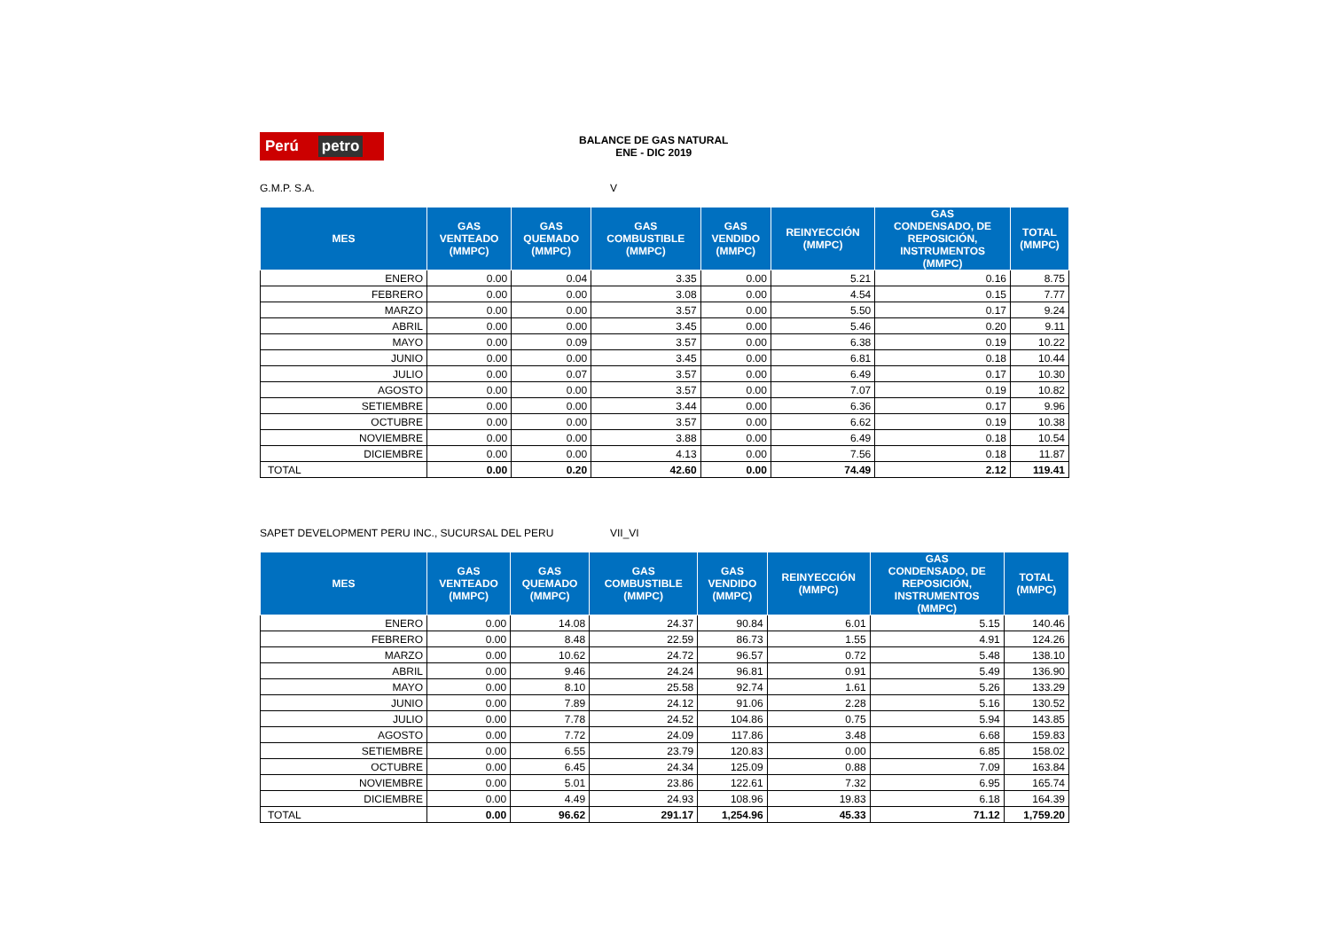Perú petro
BALANCE DE GAS NATURAL
ENE - DIC 2019
G.M.P. S.A. V
| MES | GAS VENTEADO (MMPC) | GAS QUEMADO (MMPC) | GAS COMBUSTIBLE (MMPC) | GAS VENDIDO (MMPC) | REINYECCIÓN (MMPC) | GAS CONDENSADO, DE REPOSICIÓN, INSTRUMENTOS (MMPC) | TOTAL (MMPC) |
| --- | --- | --- | --- | --- | --- | --- | --- |
| ENERO | 0.00 | 0.04 | 3.35 | 0.00 | 5.21 | 0.16 | 8.75 |
| FEBRERO | 0.00 | 0.00 | 3.08 | 0.00 | 4.54 | 0.15 | 7.77 |
| MARZO | 0.00 | 0.00 | 3.57 | 0.00 | 5.50 | 0.17 | 9.24 |
| ABRIL | 0.00 | 0.00 | 3.45 | 0.00 | 5.46 | 0.20 | 9.11 |
| MAYO | 0.00 | 0.09 | 3.57 | 0.00 | 6.38 | 0.19 | 10.22 |
| JUNIO | 0.00 | 0.00 | 3.45 | 0.00 | 6.81 | 0.18 | 10.44 |
| JULIO | 0.00 | 0.07 | 3.57 | 0.00 | 6.49 | 0.17 | 10.30 |
| AGOSTO | 0.00 | 0.00 | 3.57 | 0.00 | 7.07 | 0.19 | 10.82 |
| SETIEMBRE | 0.00 | 0.00 | 3.44 | 0.00 | 6.36 | 0.17 | 9.96 |
| OCTUBRE | 0.00 | 0.00 | 3.57 | 0.00 | 6.62 | 0.19 | 10.38 |
| NOVIEMBRE | 0.00 | 0.00 | 3.88 | 0.00 | 6.49 | 0.18 | 10.54 |
| DICIEMBRE | 0.00 | 0.00 | 4.13 | 0.00 | 7.56 | 0.18 | 11.87 |
| TOTAL | 0.00 | 0.20 | 42.60 | 0.00 | 74.49 | 2.12 | 119.41 |
SAPET DEVELOPMENT PERU INC., SUCURSAL DEL PERU VII_VI
| MES | GAS VENTEADO (MMPC) | GAS QUEMADO (MMPC) | GAS COMBUSTIBLE (MMPC) | GAS VENDIDO (MMPC) | REINYECCIÓN (MMPC) | GAS CONDENSADO, DE REPOSICIÓN, INSTRUMENTOS (MMPC) | TOTAL (MMPC) |
| --- | --- | --- | --- | --- | --- | --- | --- |
| ENERO | 0.00 | 14.08 | 24.37 | 90.84 | 6.01 | 5.15 | 140.46 |
| FEBRERO | 0.00 | 8.48 | 22.59 | 86.73 | 1.55 | 4.91 | 124.26 |
| MARZO | 0.00 | 10.62 | 24.72 | 96.57 | 0.72 | 5.48 | 138.10 |
| ABRIL | 0.00 | 9.46 | 24.24 | 96.81 | 0.91 | 5.49 | 136.90 |
| MAYO | 0.00 | 8.10 | 25.58 | 92.74 | 1.61 | 5.26 | 133.29 |
| JUNIO | 0.00 | 7.89 | 24.12 | 91.06 | 2.28 | 5.16 | 130.52 |
| JULIO | 0.00 | 7.78 | 24.52 | 104.86 | 0.75 | 5.94 | 143.85 |
| AGOSTO | 0.00 | 7.72 | 24.09 | 117.86 | 3.48 | 6.68 | 159.83 |
| SETIEMBRE | 0.00 | 6.55 | 23.79 | 120.83 | 0.00 | 6.85 | 158.02 |
| OCTUBRE | 0.00 | 6.45 | 24.34 | 125.09 | 0.88 | 7.09 | 163.84 |
| NOVIEMBRE | 0.00 | 5.01 | 23.86 | 122.61 | 7.32 | 6.95 | 165.74 |
| DICIEMBRE | 0.00 | 4.49 | 24.93 | 108.96 | 19.83 | 6.18 | 164.39 |
| TOTAL | 0.00 | 96.62 | 291.17 | 1,254.96 | 45.33 | 71.12 | 1,759.20 |